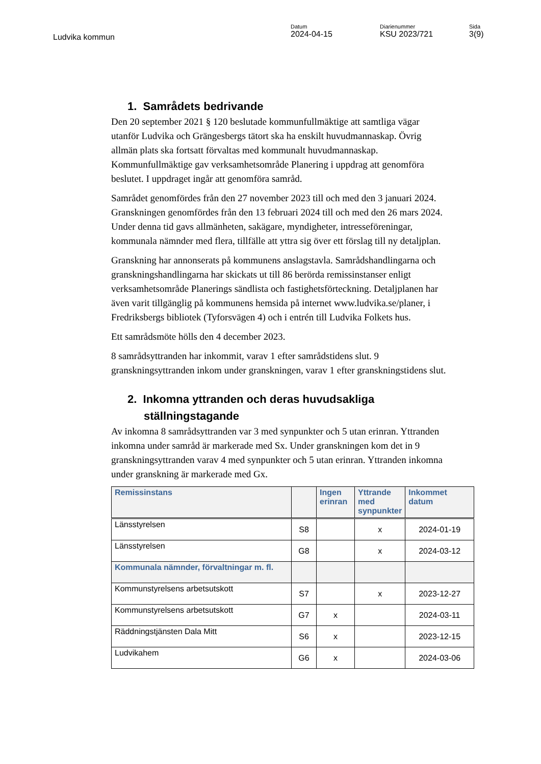Ludvika kommun
Datum
2024-04-15
Diarienummer
KSU 2023/721
Sida
3(9)
1. Samrådets bedrivande
Den 20 september 2021 § 120 beslutade kommunfullmäktige att samtliga vägar utanför Ludvika och Grängesbergs tätort ska ha enskilt huvudmannaskap. Övrig allmän plats ska fortsatt förvaltas med kommunalt huvudmannaskap. Kommunfullmäktige gav verksamhetsområde Planering i uppdrag att genomföra beslutet. I uppdraget ingår att genomföra samråd.
Samrådet genomfördes från den 27 november 2023 till och med den 3 januari 2024. Granskningen genomfördes från den 13 februari 2024 till och med den 26 mars 2024. Under denna tid gavs allmänheten, sakägare, myndigheter, intresseföreningar, kommunala nämnder med flera, tillfälle att yttra sig över ett förslag till ny detaljplan.
Granskning har annonserats på kommunens anslagstavla. Samrådshandlingarna och granskningshandlingarna har skickats ut till 86 berörda remissinstanser enligt verksamhetsområde Planerings sändlista och fastighetsförteckning. Detaljplanen har även varit tillgänglig på kommunens hemsida på internet www.ludvika.se/planer, i Fredriksbergs bibliotek (Tyforsvägen 4) och i entrén till Ludvika Folkets hus.
Ett samrådsmöte hölls den 4 december 2023.
8 samrådsyttranden har inkommit, varav 1 efter samrådstidens slut. 9 granskningsyttranden inkom under granskningen, varav 1 efter granskningstidens slut.
2. Inkomna yttranden och deras huvudsakliga ställningstagande
Av inkomna 8 samrådsyttranden var 3 med synpunkter och 5 utan erinran. Yttranden inkomna under samråd är markerade med Sx. Under granskningen kom det in 9 granskningsyttranden varav 4 med synpunkter och 5 utan erinran. Yttranden inkomna under granskning är markerade med Gx.
| Remissinstans | | Ingen erinran | Yttrande med synpunkter | Inkommet datum |
| --- | --- | --- | --- | --- |
| Länsstyrelsen | S8 | | x | 2024-01-19 |
| Länsstyrelsen | G8 | | x | 2024-03-12 |
| Kommunala nämnder, förvaltningar m. fl. | | | | |
| Kommunstyrelsens arbetsutskott | S7 | | x | 2023-12-27 |
| Kommunstyrelsens arbetsutskott | G7 | x | | 2024-03-11 |
| Räddningstjänsten Dala Mitt | S6 | x | | 2023-12-15 |
| Ludvikahem | G6 | x | | 2024-03-06 |